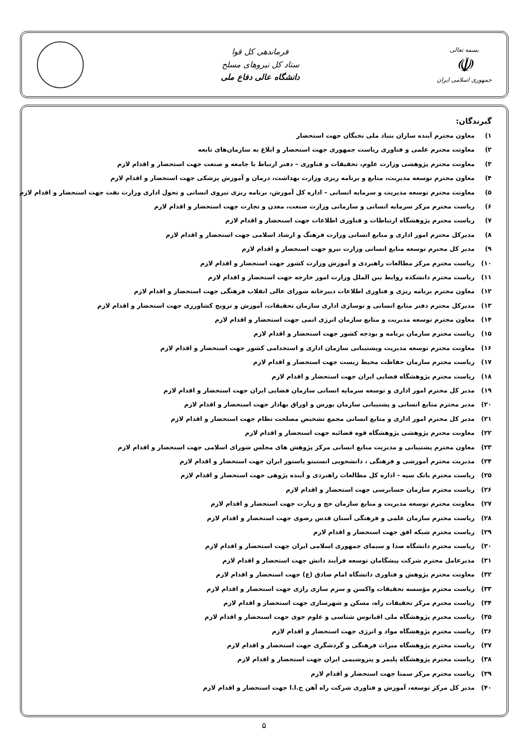بسمه تعالی
☫
جمهوری اسلامی ایران
فرماندهی کل قوا
ستاد کل نیروهای مسلح
دانشگاه عالی دفاع ملی
گیرندگان:
۱) معاون محترم آینده سازان بنیاد ملی نخبگان جهت استحضار
۲) معاونت محترم علمی و فناوری ریاست جمهوری جهت استحضار و ابلاغ به سازمان‌های تابعه
۳) معاونت محترم پژوهشی وزارت علوم، تحقیقات و فناوری – دفتر ارتباط با جامعه و صنعت جهت استحضار و اقدام لازم
۴) معاون محترم توسعه مدیریت، منابع و برنامه ریزی وزارت بهداشت، درمان و آموزش پزشکی جهت استحضار و اقدام لازم
۵) معاونت محترم توسعه مدیریت و سرمایه انسانی – اداره کل آموزش، برنامه ریزی نیروی انسانی و تحول اداری وزارت نفت جهت استحضار و اقدام لازم
۶) ریاست محترم مرکز سرمایه انسانی و سازمانی وزارت صنعت، معدن و تجارت جهت استحضار و اقدام لازم
۷) ریاست محترم پژوهشگاه ارتباطات و فناوری اطلاعات جهت استحضار و اقدام لازم
۸) مدیرکل محترم امور اداری و منابع انسانی وزارت فرهنگ و ارشاد اسلامی جهت استحضار و اقدام لازم
۹) مدیر کل محترم توسعه منابع انسانی وزارت نیرو جهت استحضار و اقدام لازم
۱۰) ریاست محترم مرکز مطالعات راهبردی و آموزش وزارت کشور جهت استحضار و اقدام لازم
۱۱) ریاست محترم دانشکده روابط بین الملل وزارت امور خارجه جهت استحضار و اقدام لازم
۱۲) معاون محترم برنامه ریزی و فناوری اطلاعات دبیرخانه شورای عالی انقلاب فرهنگی جهت استحضار و اقدام لازم
۱۳) مدیرکل محترم دفتر منابع انسانی و نوسازی اداری سازمان تحقیقات، آموزش و ترویج کشاورزی جهت استحضار و اقدام لازم
۱۴) معاون محترم توسعه مدیریت و منابع سازمان انرژی اتمی جهت استحضار و اقدام لازم
۱۵) ریاست محترم سازمان برنامه و بودجه کشور جهت استحضار و اقدام لازم
۱۶) معاونت محترم توسعه مدیریت وپشتیبانی سازمان اداری و استخدامی کشور جهت استحضار و اقدام لازم
۱۷) ریاست محترم سازمان حفاظت محیط زیست جهت استحضار و اقدام لازم
۱۸) ریاست محترم پژوهشگاه فضایی ایران جهت استحضار و اقدام لازم
۱۹) مدیر کل محترم امور اداری و توسعه سرمایه انسانی سازمان فضایی ایران جهت استحضار و اقدام لازم
۲۰) مدیر محترم منابع انسانی و پشتیبانی سازمان بورس و اوراق بهادار جهت استحضار و اقدام لازم
۲۱) مدیر کل محترم امور اداری و منابع انسانی مجمع تشخیص مصلحت نظام جهت استحضار و اقدام لازم
۲۲) معاونت محترم پژوهشی پژوهشگاه قوه قضائیه جهت استحضار و اقدام لازم
۲۳) معاون محترم پشتیبانی و مدیریت منابع انسانی مرکز پژوهش های مجلس شورای اسلامی جهت استحضار و اقدام لازم
۲۴) مدیریت محترم آموزشی و فرهنگی ، دانشجویی انستیتو پاستور ایران جهت استحضار و اقدام لازم
۲۵) ریاست محترم بانک سپه - اداره کل مطالعات راهبردی و آینده پژوهی جهت استحضار و اقدام لازم
۲۶) ریاست محترم سازمان حسابرسی جهت استحضار و اقدام لازم
۲۷) معاونت محترم توسعه مدیریت و منابع سازمان حج و زیارت جهت استحضار و اقدام لازم
۲۸) ریاست محترم سازمان علمی و فرهنگی آستان قدس رضوی جهت استحضار و اقدام لازم
۲۹) ریاست محترم شبکه افق جهت استحضار و اقدام لازم
۳۰) ریاست محترم دانشگاه صدا و سیمای جمهوری اسلامی ایران جهت استحضار و اقدام لازم
۳۱) مدیرعامل محترم شرکت پیشگامان توسعه فرآیند دانش جهت استحضار و اقدام لازم
۳۲) معاونت محترم پژوهش و فناوری دانشگاه امام صادق (ع) جهت استحضار و اقدام لازم
۳۳) ریاست محترم مؤسسه تحقیقات واکسن و سرم سازی رازی جهت استحضار و اقدام لازم
۳۴) ریاست محترم مرکز تحقیقات راه، مسکن و شهرسازی جهت استحضار و اقدام لازم
۳۵) ریاست محترم پژوهشگاه ملی اقیانوس شناسی و علوم جوی جهت استحضار و اقدام لازم
۳۶) ریاست محترم پژوهشگاه مواد و انرژی جهت استحضار و اقدام لازم
۳۷) ریاست محترم پژوهشگاه میراث فرهنگی و گردشگری جهت استحضار و اقدام لازم
۳۸) ریاست محترم پژوهشگاه پلیمر و پتروشیمی ایران جهت استحضار و اقدام لازم
۳۹) ریاست محترم مرکز سمتا جهت استحضار و اقدام لازم
۴۰) مدیر کل مرکز توسعه، آموزش و فناوری شرکت راه آهن ج.ا.ا جهت استحضار و اقدام لازم
۵